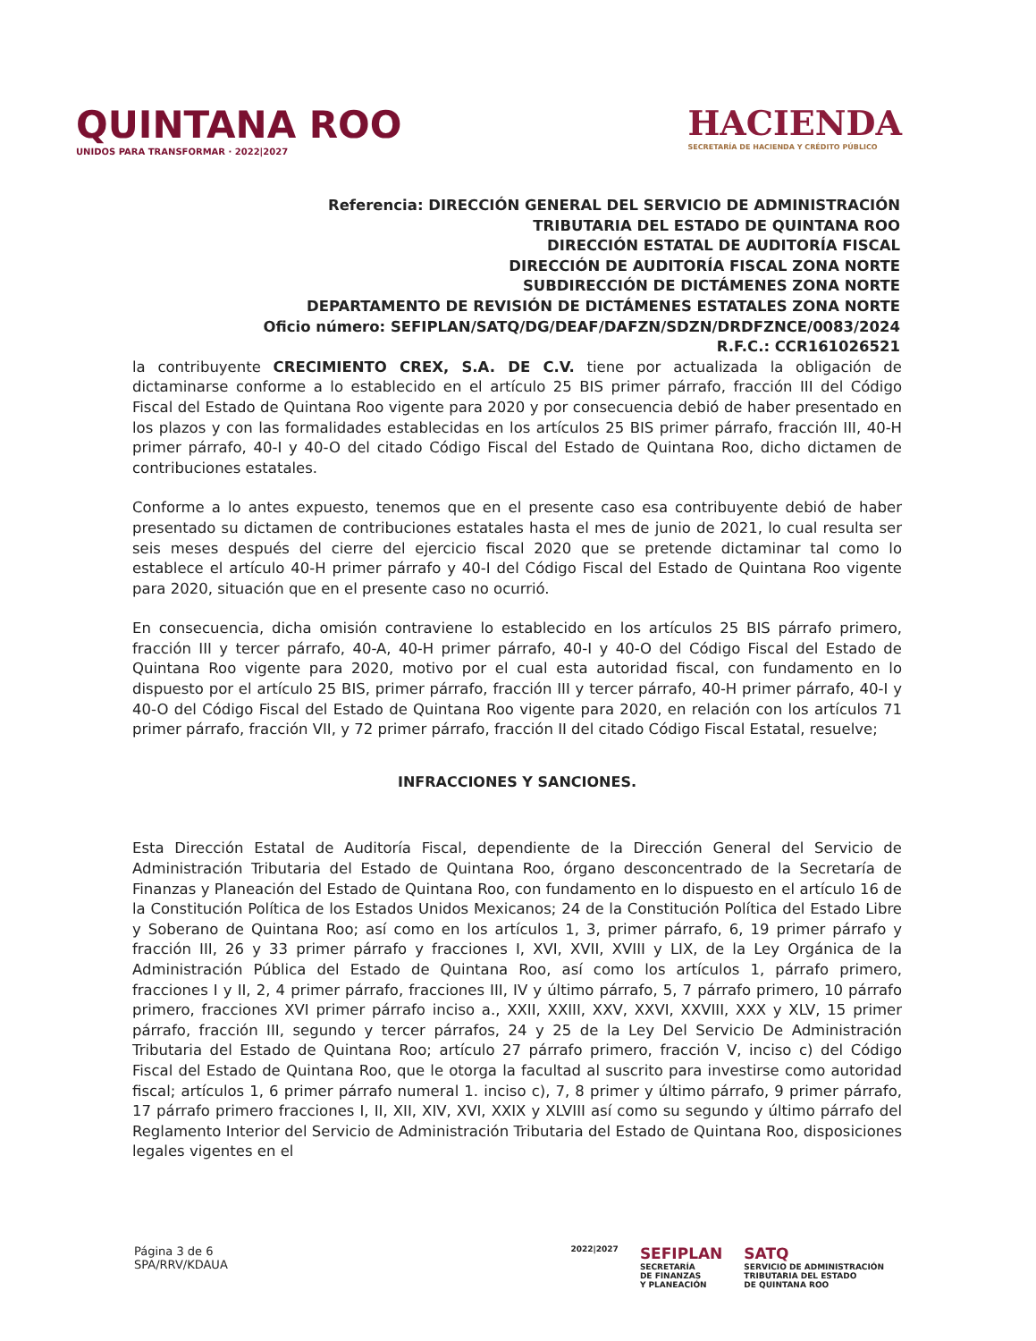QUINTANA ROO
UNIDOS PARA TRANSFORMAR · 2022|2027
HACIENDA
SECRETARÍA DE HACIENDA Y CRÉDITO PÚBLICO
Referencia: DIRECCIÓN GENERAL DEL SERVICIO DE ADMINISTRACIÓN
TRIBUTARIA DEL ESTADO DE QUINTANA ROO
DIRECCIÓN ESTATAL DE AUDITORÍA FISCAL
DIRECCIÓN DE AUDITORÍA FISCAL ZONA NORTE
SUBDIRECCIÓN DE DICTÁMENES ZONA NORTE
DEPARTAMENTO DE REVISIÓN DE DICTÁMENES ESTATALES ZONA NORTE
Oficio número: SEFIPLAN/SATQ/DG/DEAF/DAFZN/SDZN/DRDFZNCE/0083/2024
R.F.C.: CCR161026521
la contribuyente CRECIMIENTO CREX, S.A. DE C.V. tiene por actualizada la obligación de dictaminarse conforme a lo establecido en el artículo 25 BIS primer párrafo, fracción III del Código Fiscal del Estado de Quintana Roo vigente para 2020 y por consecuencia debió de haber presentado en los plazos y con las formalidades establecidas en los artículos 25 BIS primer párrafo, fracción III, 40-H primer párrafo, 40-I y 40-O del citado Código Fiscal del Estado de Quintana Roo, dicho dictamen de contribuciones estatales.
Conforme a lo antes expuesto, tenemos que en el presente caso esa contribuyente debió de haber presentado su dictamen de contribuciones estatales hasta el mes de junio de 2021, lo cual resulta ser seis meses después del cierre del ejercicio fiscal 2020 que se pretende dictaminar tal como lo establece el artículo 40-H primer párrafo y 40-I del Código Fiscal del Estado de Quintana Roo vigente para 2020, situación que en el presente caso no ocurrió.
En consecuencia, dicha omisión contraviene lo establecido en los artículos 25 BIS párrafo primero, fracción III y tercer párrafo, 40-A, 40-H primer párrafo, 40-I y 40-O del Código Fiscal del Estado de Quintana Roo vigente para 2020, motivo por el cual esta autoridad fiscal, con fundamento en lo dispuesto por el artículo 25 BIS, primer párrafo, fracción III y tercer párrafo, 40-H primer párrafo, 40-I y 40-O del Código Fiscal del Estado de Quintana Roo vigente para 2020, en relación con los artículos 71 primer párrafo, fracción VII, y 72 primer párrafo, fracción II del citado Código Fiscal Estatal, resuelve;
INFRACCIONES Y SANCIONES.
Esta Dirección Estatal de Auditoría Fiscal, dependiente de la Dirección General del Servicio de Administración Tributaria del Estado de Quintana Roo, órgano desconcentrado de la Secretaría de Finanzas y Planeación del Estado de Quintana Roo, con fundamento en lo dispuesto en el artículo 16 de la Constitución Política de los Estados Unidos Mexicanos; 24 de la Constitución Política del Estado Libre y Soberano de Quintana Roo; así como en los artículos 1, 3, primer párrafo, 6, 19 primer párrafo y fracción III, 26 y 33 primer párrafo y fracciones I, XVI, XVII, XVIII y LIX, de la Ley Orgánica de la Administración Pública del Estado de Quintana Roo, así como los artículos 1, párrafo primero, fracciones I y II, 2, 4 primer párrafo, fracciones III, IV y último párrafo, 5, 7 párrafo primero, 10 párrafo primero, fracciones XVI primer párrafo inciso a., XXII, XXIII, XXV, XXVI, XXVIII, XXX y XLV, 15 primer párrafo, fracción III, segundo y tercer párrafos, 24 y 25 de la Ley Del Servicio De Administración Tributaria del Estado de Quintana Roo; artículo 27 párrafo primero, fracción V, inciso c) del Código Fiscal del Estado de Quintana Roo, que le otorga la facultad al suscrito para investirse como autoridad fiscal; artículos 1, 6 primer párrafo numeral 1. inciso c), 7, 8 primer y último párrafo, 9 primer párrafo, 17 párrafo primero fracciones I, II, XII, XIV, XVI, XXIX y XLVIII así como su segundo y último párrafo del Reglamento Interior del Servicio de Administración Tributaria del Estado de Quintana Roo, disposiciones legales vigentes en el
Página 3 de 6
SPA/RRV/KDAUA
2022|2027
SEFIPLAN
SECRETARÍA
DE FINANZAS
Y PLANEACIÓN
SATQ
SERVICIO DE ADMINISTRACIÓN
TRIBUTARIA DEL ESTADO
DE QUINTANA ROO